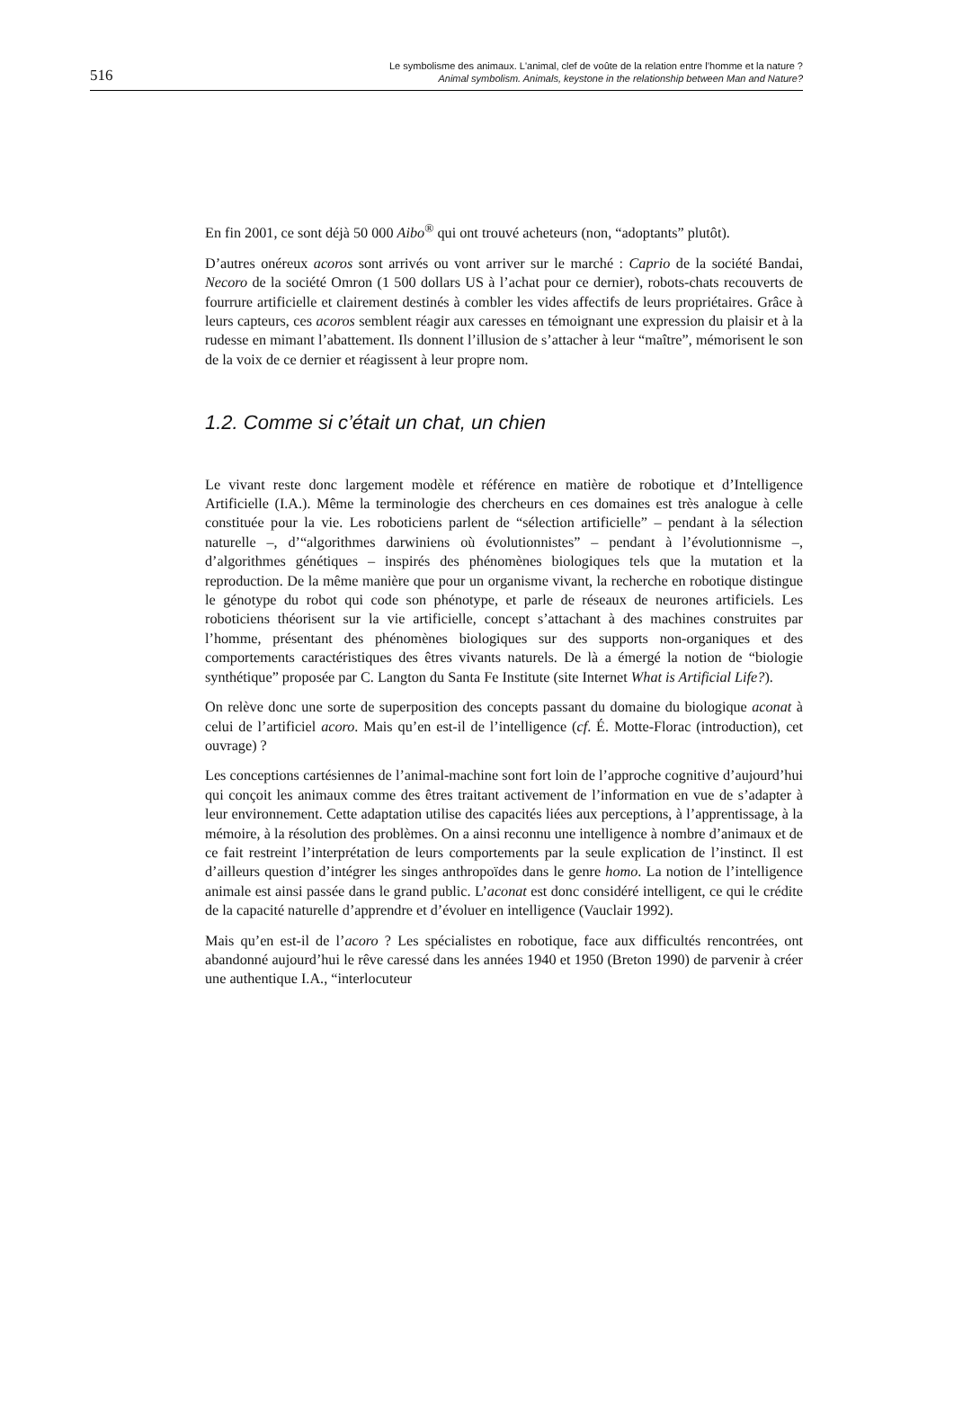516
Le symbolisme des animaux. L'animal, clef de voûte de la relation entre l’homme et la nature ?
Animal symbolism. Animals, keystone in the relationship between Man and Nature?
En fin 2001, ce sont déjà 50 000 Aibo<sup>®</sup> qui ont trouvé acheteurs (non, “adoptants” plutôt).
D’autres onéreux acoros sont arrivés ou vont arriver sur le marché : Caprio de la société Bandai, Necoro de la société Omron (1 500 dollars US à l’achat pour ce dernier), robots-chats recouverts de fourrure artificielle et clairement destinés à combler les vides affectifs de leurs propriétaires. Grâce à leurs capteurs, ces acoros semblent réagir aux caresses en témoignant une expression du plaisir et à la rudesse en mimant l’abattement. Ils donnent l’illusion de s’attacher à leur “maître”, mémorisent le son de la voix de ce dernier et réagissent à leur propre nom.
1.2. Comme si c’était un chat, un chien
Le vivant reste donc largement modèle et référence en matière de robotique et d’Intelligence Artificielle (I.A.). Même la terminologie des chercheurs en ces domaines est très analogue à celle constituée pour la vie. Les roboticiens parlent de “sélection artificielle” – pendant à la sélection naturelle –, d’“algorithmes darwiniens où évolutionnistes” – pendant à l’évolutionnisme –, d’algorithmes génétiques – inspirés des phénomènes biologiques tels que la mutation et la reproduction. De la même manière que pour un organisme vivant, la recherche en robotique distingue le génotype du robot qui code son phénotype, et parle de réseaux de neurones artificiels. Les roboticiens théorisent sur la vie artificielle, concept s’attachant à des machines construites par l’homme, présentant des phénomènes biologiques sur des supports non-organiques et des comportements caractéristiques des êtres vivants naturels. De là a émergé la notion de “biologie synthétique” proposée par C. Langton du Santa Fe Institute (site Internet What is Artificial Life?).
On relève donc une sorte de superposition des concepts passant du domaine du biologique aconat à celui de l’artificiel acoro. Mais qu’en est-il de l’intelligence (cf. É. Motte-Florac (introduction), cet ouvrage) ?
Les conceptions cartésiennes de l’animal-machine sont fort loin de l’approche cognitive d’aujourd’hui qui conçoit les animaux comme des êtres traitant activement de l’information en vue de s’adapter à leur environnement. Cette adaptation utilise des capacités liées aux perceptions, à l’apprentissage, à la mémoire, à la résolution des problèmes. On a ainsi reconnu une intelligence à nombre d’animaux et de ce fait restreint l’interprétation de leurs comportements par la seule explication de l’instinct. Il est d’ailleurs question d’intégrer les singes anthropoïdes dans le genre homo. La notion de l’intelligence animale est ainsi passée dans le grand public. L’aconat est donc considéré intelligent, ce qui le crédite de la capacité naturelle d’apprendre et d’évoluer en intelligence (Vauclair 1992).
Mais qu’en est-il de l’acoro ? Les spécialistes en robotique, face aux difficultés rencontrées, ont abandonné aujourd’hui le rêve caressé dans les années 1940 et 1950 (Breton 1990) de parvenir à créer une authentique I.A., “interlocuteur